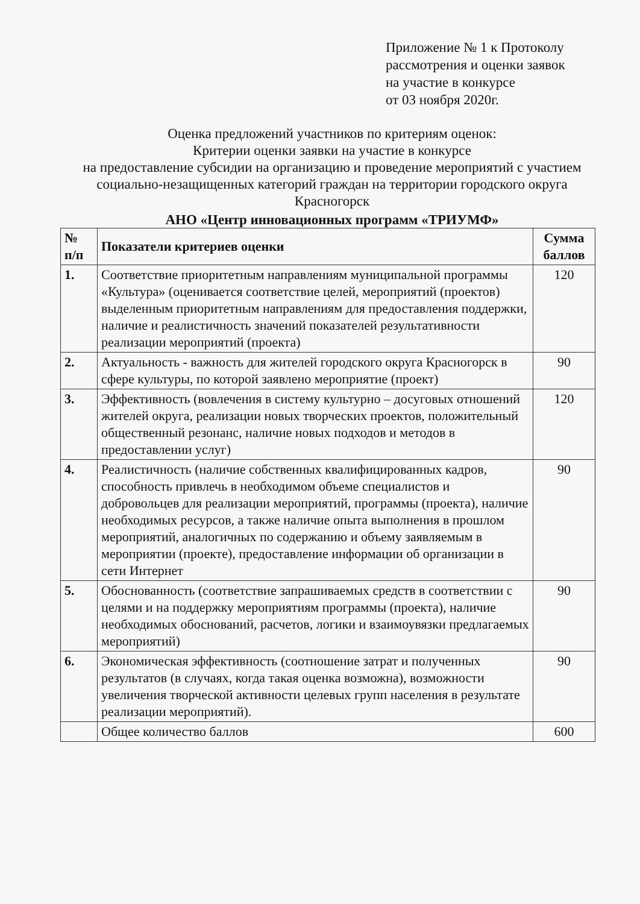Приложение № 1 к Протоколу
рассмотрения и оценки заявок
на участие в конкурсе
от 03 ноября 2020г.
Оценка предложений участников по критериям оценок:
Критерии оценки заявки на участие в конкурсе
на предоставление субсидии на организацию и проведение мероприятий с участием социально-незащищенных категорий граждан на территории городского округа Красногорск
АНО «Центр инновационных программ «ТРИУМФ»
| № п/п | Показатели критериев оценки | Сумма баллов |
| --- | --- | --- |
| 1. | Соответствие приоритетным направлениям муниципальной программы «Культура» (оценивается соответствие целей, мероприятий (проектов) выделенным приоритетным направлениям для предоставления поддержки, наличие и реалистичность значений показателей результативности реализации мероприятий (проекта) | 120 |
| 2. | Актуальность - важность для жителей городского округа Красногорск в сфере культуры, по которой заявлено мероприятие (проект) | 90 |
| 3. | Эффективность (вовлечения в систему культурно – досуговых отношений жителей округа, реализации новых творческих проектов, положительный общественный резонанс, наличие новых подходов и методов в предоставлении услуг) | 120 |
| 4. | Реалистичность (наличие собственных квалифицированных кадров, способность привлечь в необходимом объеме специалистов и добровольцев для реализации мероприятий, программы (проекта), наличие необходимых ресурсов, а также наличие опыта выполнения в прошлом мероприятий, аналогичных по содержанию и объему заявляемым в мероприятии (проекте), предоставление информации об организации в сети Интернет | 90 |
| 5. | Обоснованность (соответствие запрашиваемых средств в соответствии с целями и на поддержку мероприятиям программы (проекта), наличие необходимых обоснований, расчетов, логики и взаимоувязки предлагаемых мероприятий) | 90 |
| 6. | Экономическая эффективность (соотношение затрат и полученных результатов (в случаях, когда такая оценка возможна), возможности увеличения творческой активности целевых групп населения в результате реализации мероприятий). | 90 |
| | Общее количество баллов | 600 |